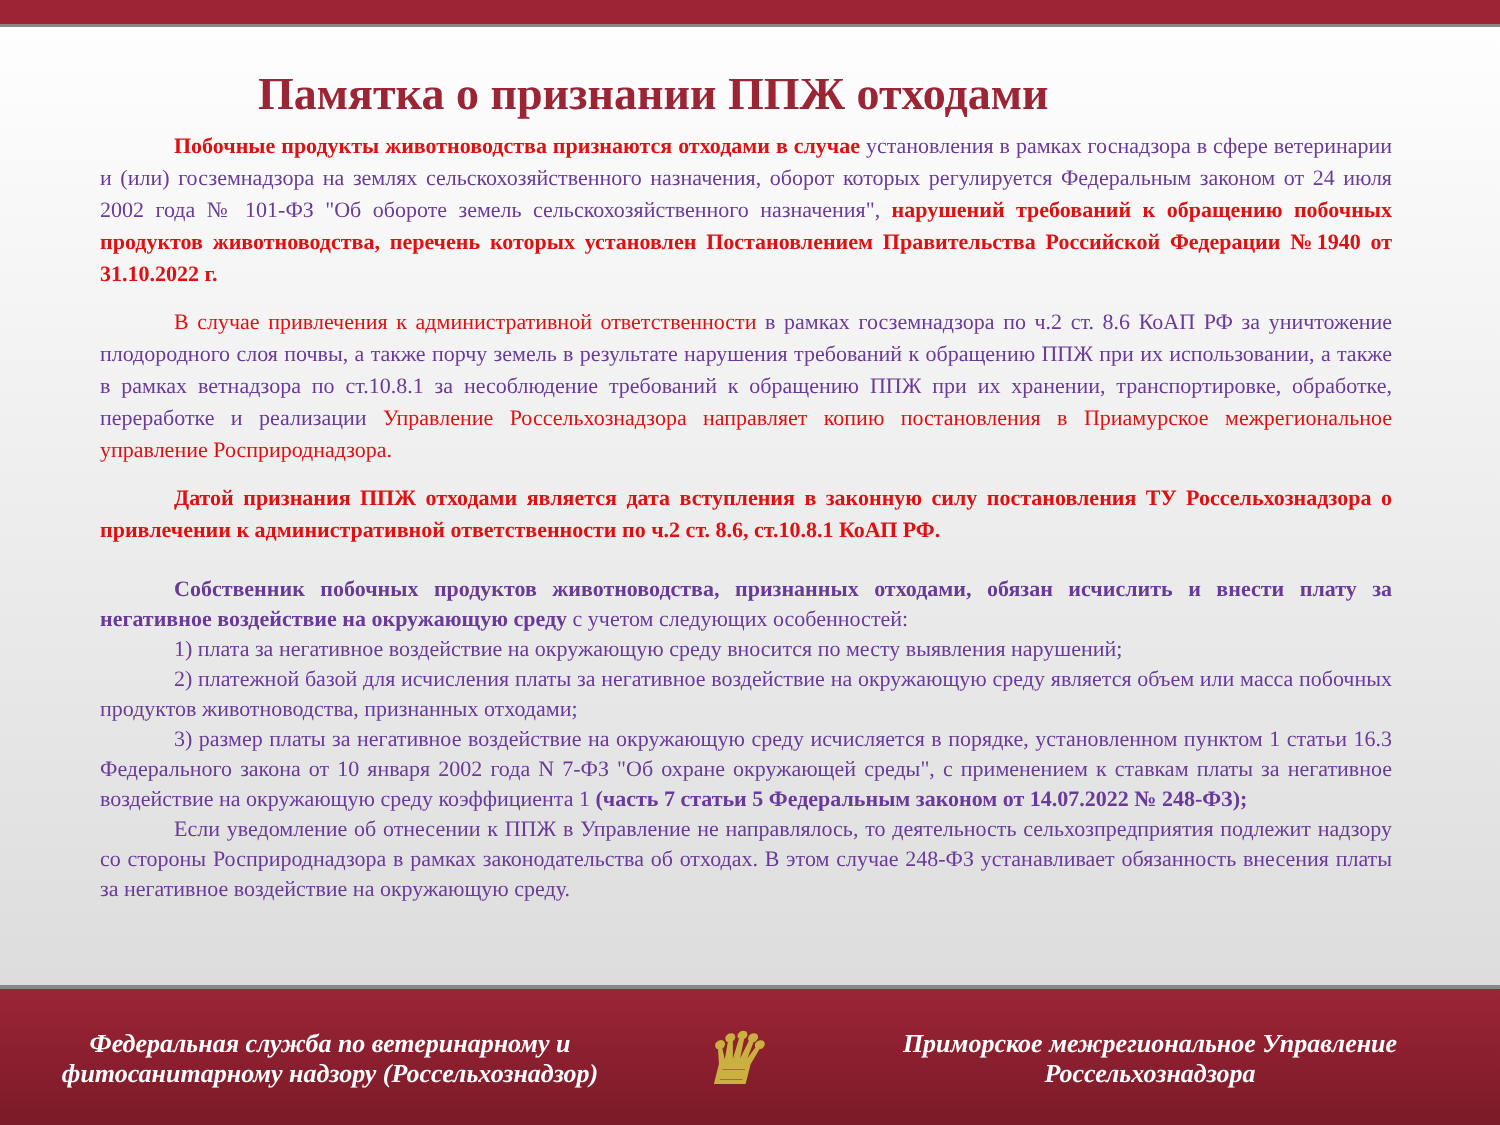Памятка о признании ППЖ отходами
Побочные продукты животноводства признаются отходами в случае установления в рамках госнадзора в сфере ветеринарии и (или) госземнадзора на землях сельскохозяйственного назначения, оборот которых регулируется Федеральным законом от 24 июля 2002 года № 101-ФЗ "Об обороте земель сельскохозяйственного назначения", нарушений требований к обращению побочных продуктов животноводства, перечень которых установлен Постановлением Правительства Российской Федерации №1940 от 31.10.2022 г.
В случае привлечения к административной ответственности в рамках госземнадзора по ч.2 ст. 8.6 КоАП РФ за уничтожение плодородного слоя почвы, а также порчу земель в результате нарушения требований к обращению ППЖ при их использовании, а также в рамках ветнадзора по ст.10.8.1 за несоблюдение требований к обращению ППЖ при их хранении, транспортировке, обработке, переработке и реализации Управление Россельхознадзора направляет копию постановления в Приамурское межрегиональное управление Росприроднадзора.
Датой признания ППЖ отходами является дата вступления в законную силу постановления ТУ Россельхознадзора о привлечении к административной ответственности по ч.2 ст. 8.6, ст.10.8.1 КоАП РФ.
Собственник побочных продуктов животноводства, признанных отходами, обязан исчислить и внести плату за негативное воздействие на окружающую среду с учетом следующих особенностей:
1) плата за негативное воздействие на окружающую среду вносится по месту выявления нарушений;
2) платежной базой для исчисления платы за негативное воздействие на окружающую среду является объем или масса побочных продуктов животноводства, признанных отходами;
3) размер платы за негативное воздействие на окружающую среду исчисляется в порядке, установленном пунктом 1 статьи 16.3 Федерального закона от 10 января 2002 года N 7-ФЗ "Об охране окружающей среды", с применением к ставкам платы за негативное воздействие на окружающую среду коэффициента 1 (часть 7 статьи 5 Федеральным законом от 14.07.2022 № 248-ФЗ);
Если уведомление об отнесении к ППЖ в Управление не направлялось, то деятельность сельхозпредприятия подлежит надзору со стороны Росприроднадзора в рамках законодательства об отходах. В этом случае 248-ФЗ устанавливает обязанность внесения платы за негативное воздействие на окружающую среду.
Федеральная служба по ветеринарному и фитосанитарному надзору (Россельхознадзор)
♛
Приморское межрегиональное Управление Россельхознадзора